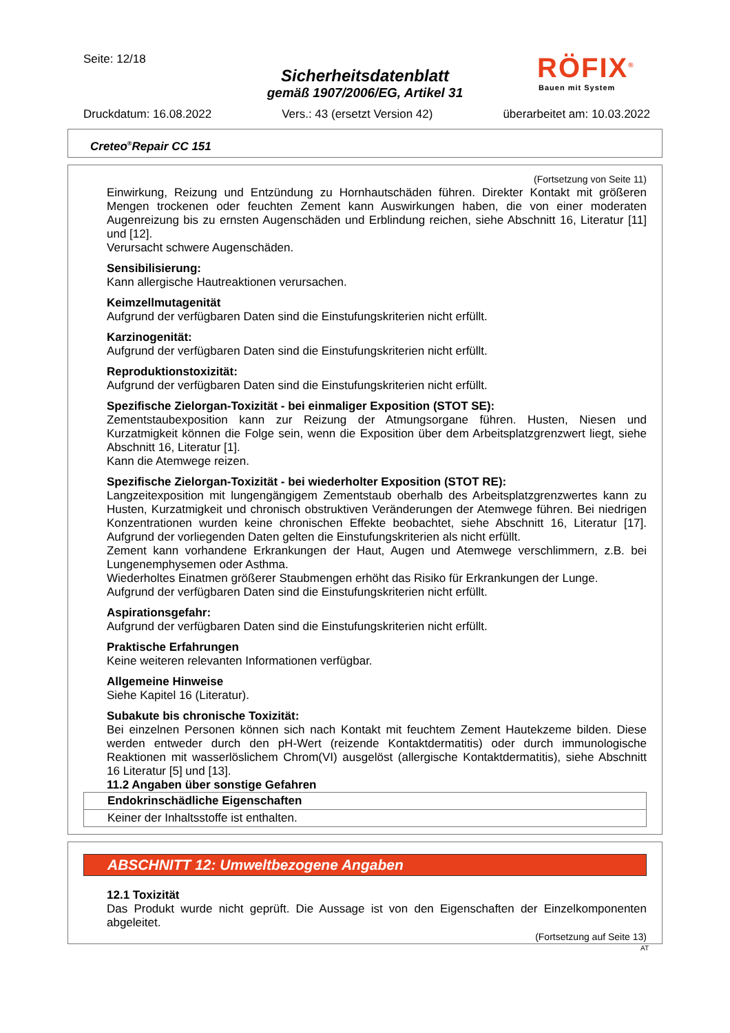Seite: 12/18
Sicherheitsdatenblatt
gemäß 1907/2006/EG, Artikel 31
RÖFIX<sup>®</sup>
Bauen mit System
Druckdatum: 16.08.2022 Vers.: 43 (ersetzt Version 42) überarbeitet am: 10.03.2022
Creteo<sup>®</sup>Repair CC 151
(Fortsetzung von Seite 11)
Einwirkung, Reizung und Entzündung zu Hornhautschäden führen. Direkter Kontakt mit größeren Mengen trockenen oder feuchten Zement kann Auswirkungen haben, die von einer moderaten Augenreizung bis zu ernsten Augenschäden und Erblindung reichen, siehe Abschnitt 16, Literatur [11] und [12].
Verursacht schwere Augenschäden.
Sensibilisierung:
Kann allergische Hautreaktionen verursachen.
Keimzellmutagenität
Aufgrund der verfügbaren Daten sind die Einstufungskriterien nicht erfüllt.
Karzinogenität:
Aufgrund der verfügbaren Daten sind die Einstufungskriterien nicht erfüllt.
Reproduktionstoxizität:
Aufgrund der verfügbaren Daten sind die Einstufungskriterien nicht erfüllt.
Spezifische Zielorgan-Toxizität - bei einmaliger Exposition (STOT SE):
Zementstaubexposition kann zur Reizung der Atmungsorgane führen. Husten, Niesen und Kurzatmigkeit können die Folge sein, wenn die Exposition über dem Arbeitsplatzgrenzwert liegt, siehe Abschnitt 16, Literatur [1].
Kann die Atemwege reizen.
Spezifische Zielorgan-Toxizität - bei wiederholter Exposition (STOT RE):
Langzeitexposition mit lungengängigem Zementstaub oberhalb des Arbeitsplatzgrenzwertes kann zu Husten, Kurzatmigkeit und chronisch obstruktiven Veränderungen der Atemwege führen. Bei niedrigen Konzentrationen wurden keine chronischen Effekte beobachtet, siehe Abschnitt 16, Literatur [17]. Aufgrund der vorliegenden Daten gelten die Einstufungskriterien als nicht erfüllt.
Zement kann vorhandene Erkrankungen der Haut, Augen und Atemwege verschlimmern, z.B. bei Lungenemphysemen oder Asthma.
Wiederholtes Einatmen größerer Staubmengen erhöht das Risiko für Erkrankungen der Lunge.
Aufgrund der verfügbaren Daten sind die Einstufungskriterien nicht erfüllt.
Aspirationsgefahr:
Aufgrund der verfügbaren Daten sind die Einstufungskriterien nicht erfüllt.
Praktische Erfahrungen
Keine weiteren relevanten Informationen verfügbar.
Allgemeine Hinweise
Siehe Kapitel 16 (Literatur).
Subakute bis chronische Toxizität:
Bei einzelnen Personen können sich nach Kontakt mit feuchtem Zement Hautekzeme bilden. Diese werden entweder durch den pH-Wert (reizende Kontaktdermatitis) oder durch immunologische Reaktionen mit wasserlöslichem Chrom(VI) ausgelöst (allergische Kontaktdermatitis), siehe Abschnitt 16 Literatur [5] und [13].
11.2 Angaben über sonstige Gefahren
Endokrinschädliche Eigenschaften
Keiner der Inhaltsstoffe ist enthalten.
ABSCHNITT 12: Umweltbezogene Angaben
12.1 Toxizität
Das Produkt wurde nicht geprüft. Die Aussage ist von den Eigenschaften der Einzelkomponenten abgeleitet.
(Fortsetzung auf Seite 13)
AT